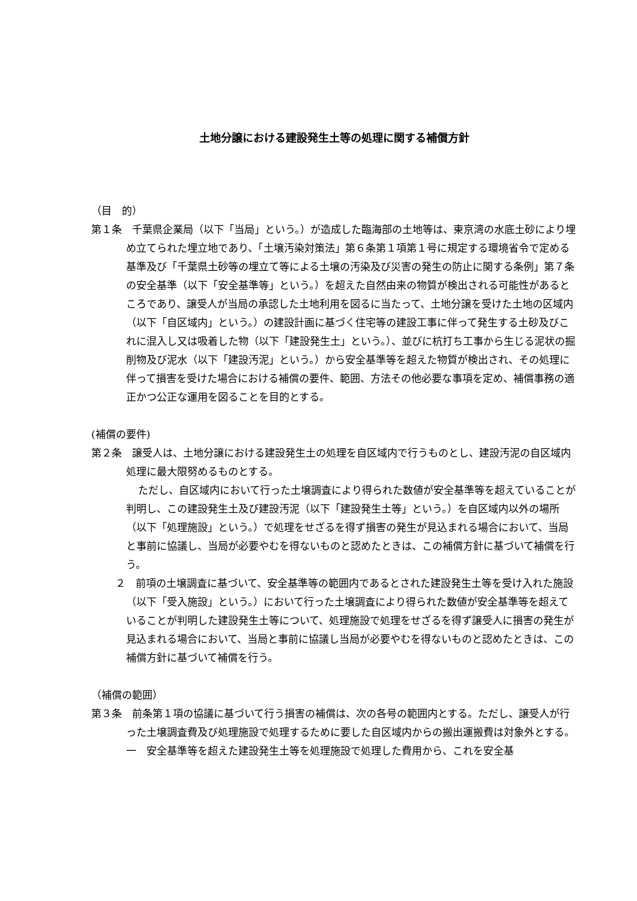土地分譲における建設発生土等の処理に関する補償方針
（目　的）
第１条　千葉県企業局（以下「当局」という。）が造成した臨海部の土地等は、東京湾の水底土砂により埋め立てられた埋立地であり、「土壌汚染対策法」第６条第１項第１号に規定する環境省令で定める基準及び「千葉県土砂等の埋立て等による土壌の汚染及び災害の発生の防止に関する条例」第７条の安全基準（以下「安全基準等」という。）を超えた自然由来の物質が検出される可能性があるところであり、譲受人が当局の承認した土地利用を図るに当たって、土地分譲を受けた土地の区域内（以下「自区域内」という。）の建設計画に基づく住宅等の建設工事に伴って発生する土砂及びこれに混入し又は吸着した物（以下「建設発生土」という。）、並びに杭打ち工事から生じる泥状の掘削物及び泥水（以下「建設汚泥」という。）から安全基準等を超えた物質が検出され、その処理に伴って損害を受けた場合における補償の要件、範囲、方法その他必要な事項を定め、補償事務の適正かつ公正な運用を図ることを目的とする。
(補償の要件)
第２条　譲受人は、土地分譲における建設発生土の処理を自区域内で行うものとし、建設汚泥の自区域内処理に最大限努めるものとする。
ただし、自区域内において行った土壌調査により得られた数値が安全基準等を超えていることが判明し、この建設発生土及び建設汚泥（以下「建設発生土等」という。）を自区域内以外の場所（以下「処理施設」という。）で処理をせざるを得ず損害の発生が見込まれる場合において、当局と事前に協議し、当局が必要やむを得ないものと認めたときは、この補償方針に基づいて補償を行う。
２　前項の土壌調査に基づいて、安全基準等の範囲内であるとされた建設発生土等を受け入れた施設（以下「受入施設」という。）において行った土壌調査により得られた数値が安全基準等を超えていることが判明した建設発生土等について、処理施設で処理をせざるを得ず譲受人に損害の発生が見込まれる場合において、当局と事前に協議し当局が必要やむを得ないものと認めたときは、この補償方針に基づいて補償を行う。
（補償の範囲）
第３条　前条第１項の協議に基づいて行う損害の補償は、次の各号の範囲内とする。ただし、譲受人が行った土壌調査費及び処理施設で処理するために要した自区域内からの搬出運搬費は対象外とする。
一　安全基準等を超えた建設発生土等を処理施設で処理した費用から、これを安全基